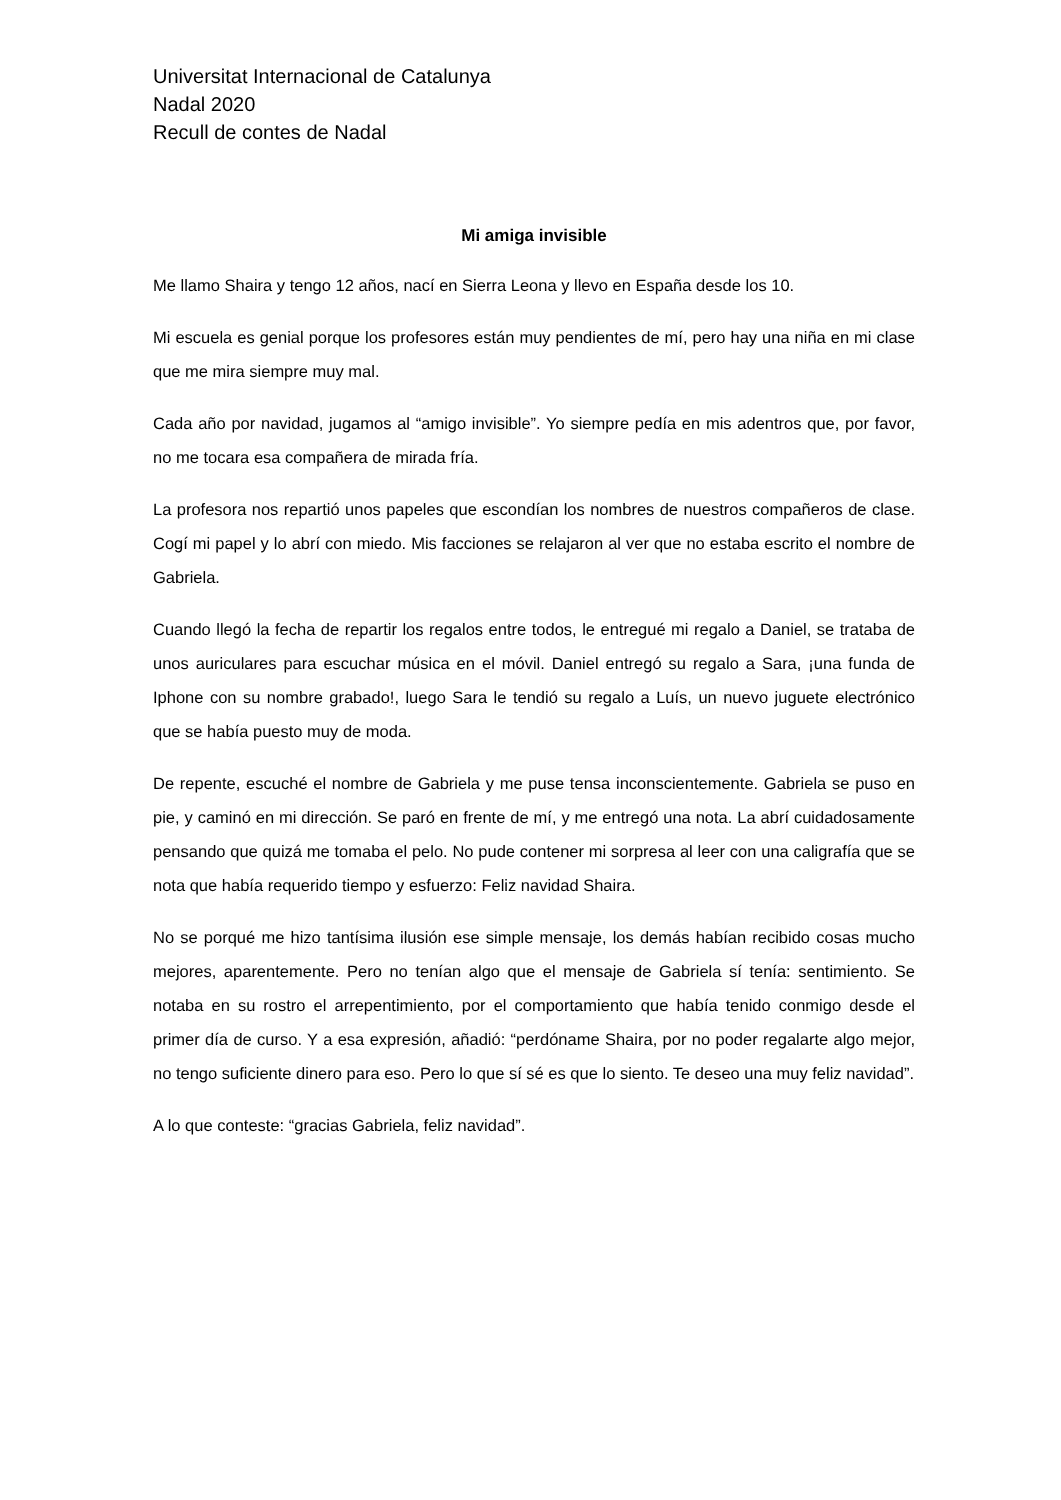Universitat Internacional de Catalunya
Nadal 2020
Recull de contes de Nadal
Mi amiga invisible
Me llamo Shaira y tengo 12 años, nací en Sierra Leona y llevo en España desde los 10.
Mi escuela es genial porque los profesores están muy pendientes de mí, pero hay una niña en mi clase que me mira siempre muy mal.
Cada año por navidad, jugamos al “amigo invisible”. Yo siempre pedía en mis adentros que, por favor, no me tocara esa compañera de mirada fría.
La profesora nos repartió unos papeles que escondían los nombres de nuestros compañeros de clase. Cogí mi papel y lo abrí con miedo. Mis facciones se relajaron al ver que no estaba escrito el nombre de Gabriela.
Cuando llegó la fecha de repartir los regalos entre todos, le entregué mi regalo a Daniel, se trataba de unos auriculares para escuchar música en el móvil. Daniel entregó su regalo a Sara, ¡una funda de Iphone con su nombre grabado!, luego Sara le tendió su regalo a Luís, un nuevo juguete electrónico que se había puesto muy de moda.
De repente, escuché el nombre de Gabriela y me puse tensa inconscientemente. Gabriela se puso en pie, y caminó en mi dirección. Se paró en frente de mí, y me entregó una nota. La abrí cuidadosamente pensando que quizá me tomaba el pelo. No pude contener mi sorpresa al leer con una caligrafía que se nota que había requerido tiempo y esfuerzo: Feliz navidad Shaira.
No se porqué me hizo tantísima ilusión ese simple mensaje, los demás habían recibido cosas mucho mejores, aparentemente. Pero no tenían algo que el mensaje de Gabriela sí tenía: sentimiento. Se notaba en su rostro el arrepentimiento, por el comportamiento que había tenido conmigo desde el primer día de curso. Y a esa expresión, añadió: “perdóname Shaira, por no poder regalarte algo mejor, no tengo suficiente dinero para eso. Pero lo que sí sé es que lo siento. Te deseo una muy feliz navidad”.
A lo que conteste: “gracias Gabriela, feliz navidad”.